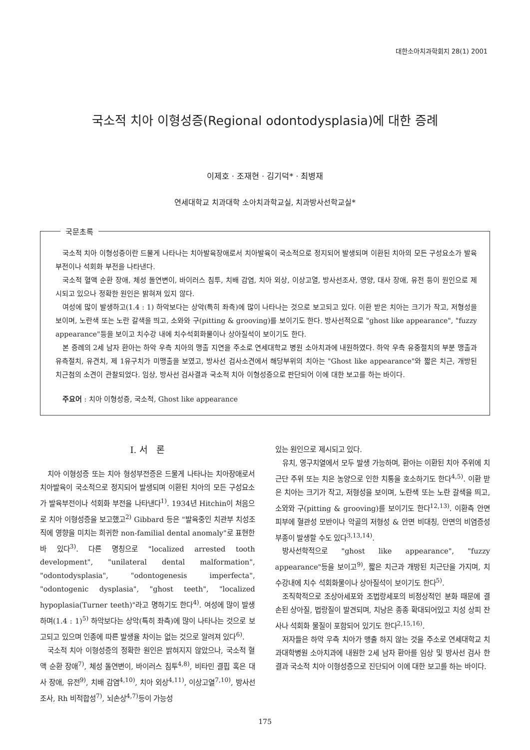대한소아치과학회지 28(1) 2001
국소적 치아 이형성증(Regional odontodysplasia)에 대한 증례
이제호 · 조재현 · 김기덕* · 최병재
연세대학교 치과대학 소아치과학교실, 치과방사선학교실*
국문초록
국소적 치아 이형성증이란 드물게 나타나는 치아발육장애로서 치아발육이 국소적으로 정지되어 발생되며 이환된 치아의 모든 구성요소가 발육부전이나 석회화 부전을 나타낸다.
국소적 혈액 순환 장애, 체성 돌연변이, 바이러스 침투, 치배 감염, 치아 외상, 이상고열, 방사선조사, 영양, 대사 장애, 유전 등이 원인으로 제시되고 있으나 정확한 원인은 밝혀져 있지 않다.
여성에 많이 발생하고(1.4 : 1) 하악보다는 상악(특히 좌측)에 많이 나타나는 것으로 보고되고 있다. 이환 받은 치아는 크기가 작고, 저형성을 보이며, 노란색 또는 노란 갈색을 띄고, 소와와 구(pitting & grooving)를 보이기도 한다. 방사선적으로 "ghost like appearance", "fuzzy appearance"등을 보이고 치수강 내에 치수석회화물이나 상아질석이 보이기도 한다.
본 증례의 2세 남자 환아는 하악 우측 치아의 맹출 지연을 주소로 연세대학교 병원 소아치과에 내원하였다. 하악 우측 유중절치의 부분 맹출과 유측절치, 유견치, 제 1유구치가 미맹출을 보였고, 방사선 검사소견에서 해당부위의 치아는 "Ghost like appearance"와 짧은 치근, 개방된 치근첨의 소견이 관찰되었다. 임상, 방사선 검사결과 국소적 치아 이형성증으로 판단되어 이에 대한 보고를 하는 바이다.
주요어 : 치아 이형성증, 국소적, Ghost like appearance
Ⅰ. 서 론
치아 이형성증 또는 치아 형성부전증은 드물게 나타나는 치아장애로서 치아발육이 국소적으로 정지되어 발생되며 이환된 치아의 모든 구성요소가 발육부전이나 석회화 부전을 나타낸다<sup>1)</sup>. 1934년 Hitchin이 처음으로 치아 이형성증을 보고했고<sup>2)</sup> Gibbard 등은 "발육중인 치관부 치성조직에 영향을 미치는 희귀한 non-familial dental anomaly"로 표현한 바 있다<sup>3)</sup>. 다른 명칭으로 "localized arrested tooth development", "unilateral dental malformation", "odontodysplasia", "odontogenesis imperfecta", "odontogenic dysplasia", "ghost teeth", "localized hypoplasia(Turner teeth)"라고 명하기도 한다<sup>4)</sup>. 여성에 많이 발생하며(1.4 : 1)<sup>5)</sup> 하악보다는 상악(특히 좌측)에 많이 나타나는 것으로 보고되고 있으며 인종에 따른 발생율 차이는 없는 것으로 알려져 있다<sup>6)</sup>.
국소적 치아 이형성증의 정확한 원인은 밝혀지지 않았으나, 국소적 혈액 순환 장애<sup>7)</sup>, 체성 돌연변이, 바이러스 침투<sup>4,8)</sup>, 비타민 결핍 혹은 대사 장애, 유전<sup>9)</sup>, 치배 감염<sup>4,10)</sup>, 치아 외상<sup>4,11)</sup>, 이상고열<sup>7,10)</sup>, 방사선조사, Rh 비적합성<sup>7)</sup>, 뇌손상<sup>4,7)</sup>등이 가능성
있는 원인으로 제시되고 있다.
유치, 영구치열에서 모두 발생 가능하며, 환아는 이환된 치아 주위에 치근단 주위 또는 치은 농양으로 인한 치통을 호소하기도 한다<sup>4,5)</sup>. 이환 받은 치아는 크기가 작고, 저형성을 보이며, 노란색 또는 노란 갈색을 띄고, 소와와 구(pitting & grooving)를 보이기도 한다<sup>12,13)</sup>. 이환측 안면 피부에 혈관성 모반이나 악골의 저형성 & 안면 비대칭, 안면의 비염증성 부종이 발생할 수도 있다<sup>3,13,14)</sup>.
방사선학적으로 "ghost like appearance", "fuzzy appearance"등을 보이고<sup>9)</sup>, 짧은 치근과 개방된 치근단을 가지며, 치수강내에 치수 석회화물이나 상아질석이 보이기도 한다<sup>5)</sup>.
조직학적으로 조상아세포와 조법랑세포의 비정상적인 분화 때문에 결손된 상아질, 법랑질이 발견되며, 치낭은 종종 확대되어있고 치성 상피 잔사나 석회화 물질이 포함되어 있기도 한다<sup>2,15,16)</sup>.
저자들은 하악 우측 치아가 맹출 하지 않는 것을 주소로 연세대학교 치과대학병원 소아치과에 내원한 2세 남자 환아를 임상 및 방사선 검사 한 결과 국소적 치아 이형성증으로 진단되어 이에 대한 보고를 하는 바이다.
175